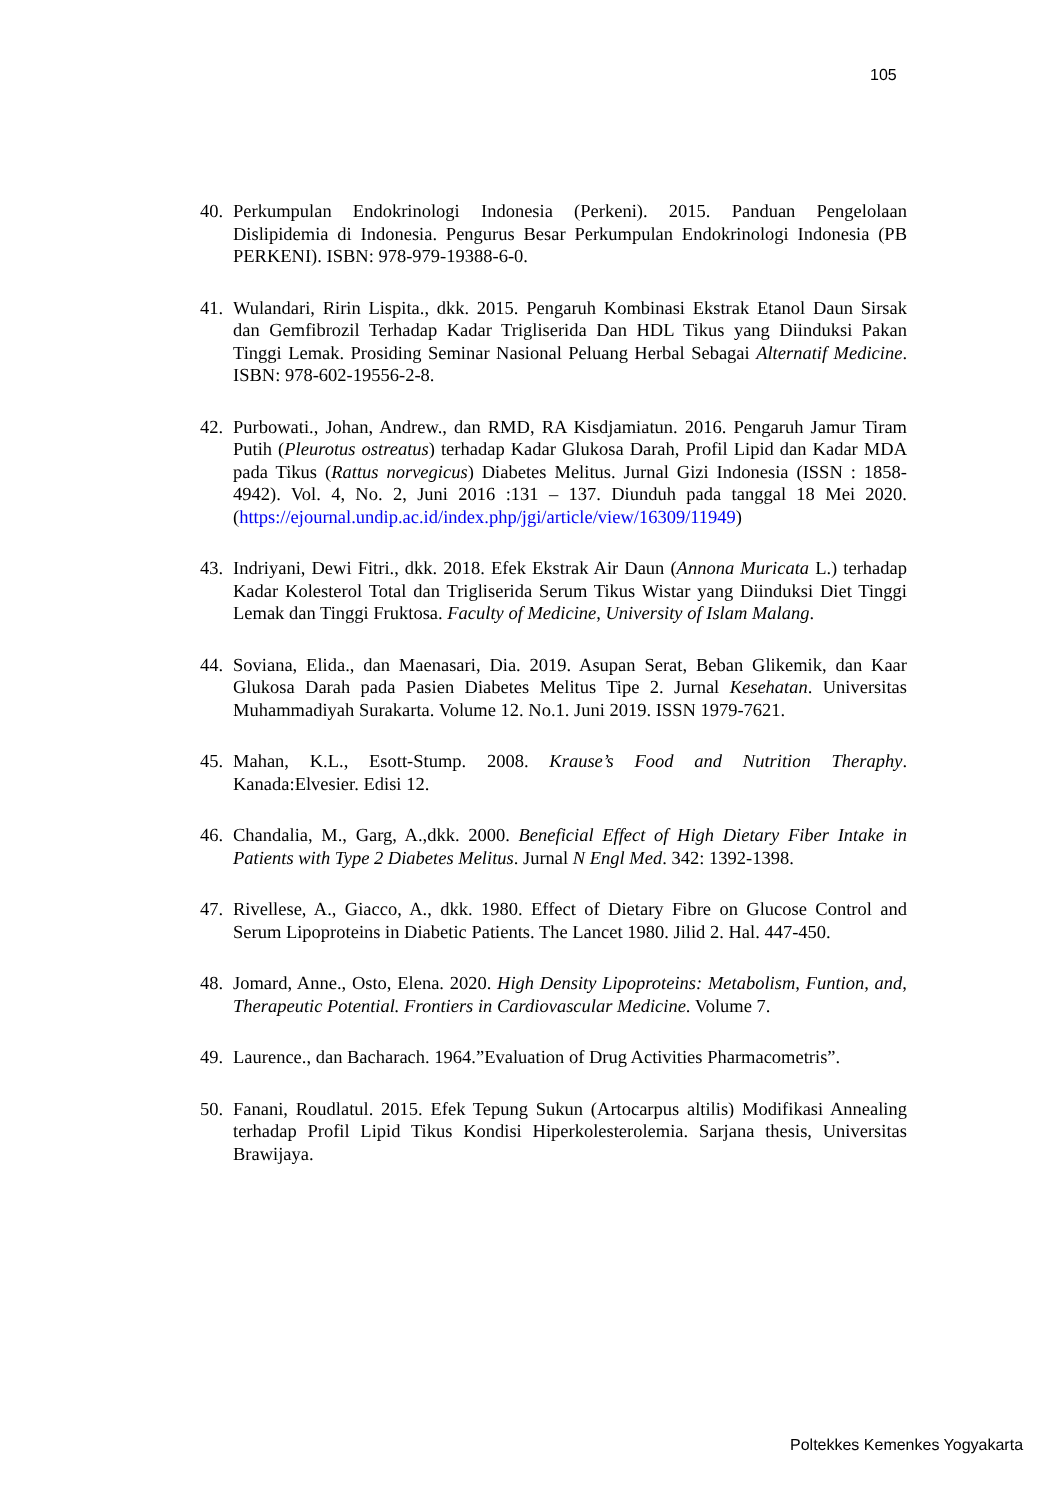105
40. Perkumpulan Endokrinologi Indonesia (Perkeni). 2015. Panduan Pengelolaan Dislipidemia di Indonesia. Pengurus Besar Perkumpulan Endokrinologi Indonesia (PB PERKENI). ISBN: 978-979-19388-6-0.
41. Wulandari, Ririn Lispita., dkk. 2015. Pengaruh Kombinasi Ekstrak Etanol Daun Sirsak dan Gemfibrozil Terhadap Kadar Trigliserida Dan HDL Tikus yang Diinduksi Pakan Tinggi Lemak. Prosiding Seminar Nasional Peluang Herbal Sebagai Alternatif Medicine. ISBN: 978-602-19556-2-8.
42. Purbowati., Johan, Andrew., dan RMD, RA Kisdjamiatun. 2016. Pengaruh Jamur Tiram Putih (Pleurotus ostreatus) terhadap Kadar Glukosa Darah, Profil Lipid dan Kadar MDA pada Tikus (Rattus norvegicus) Diabetes Melitus. Jurnal Gizi Indonesia (ISSN : 1858-4942). Vol. 4, No. 2, Juni 2016 :131 – 137. Diunduh pada tanggal 18 Mei 2020. (https://ejournal.undip.ac.id/index.php/jgi/article/view/16309/11949)
43. Indriyani, Dewi Fitri., dkk. 2018. Efek Ekstrak Air Daun (Annona Muricata L.) terhadap Kadar Kolesterol Total dan Trigliserida Serum Tikus Wistar yang Diinduksi Diet Tinggi Lemak dan Tinggi Fruktosa. Faculty of Medicine, University of Islam Malang.
44. Soviana, Elida., dan Maenasari, Dia. 2019. Asupan Serat, Beban Glikemik, dan Kaar Glukosa Darah pada Pasien Diabetes Melitus Tipe 2. Jurnal Kesehatan. Universitas Muhammadiyah Surakarta. Volume 12. No.1. Juni 2019. ISSN 1979-7621.
45. Mahan, K.L., Esott-Stump. 2008. Krause’s Food and Nutrition Theraphy. Kanada:Elvesier. Edisi 12.
46. Chandalia, M., Garg, A.,dkk. 2000. Beneficial Effect of High Dietary Fiber Intake in Patients with Type 2 Diabetes Melitus. Jurnal N Engl Med. 342: 1392-1398.
47. Rivellese, A., Giacco, A., dkk. 1980. Effect of Dietary Fibre on Glucose Control and Serum Lipoproteins in Diabetic Patients. The Lancet 1980. Jilid 2. Hal. 447-450.
48. Jomard, Anne., Osto, Elena. 2020. High Density Lipoproteins: Metabolism, Funtion, and, Therapeutic Potential. Frontiers in Cardiovascular Medicine. Volume 7.
49. Laurence., dan Bacharach. 1964.”Evaluation of Drug Activities Pharmacometris”.
50. Fanani, Roudlatul. 2015. Efek Tepung Sukun (Artocarpus altilis) Modifikasi Annealing terhadap Profil Lipid Tikus Kondisi Hiperkolesterolemia. Sarjana thesis, Universitas Brawijaya.
Poltekkes Kemenkes Yogyakarta